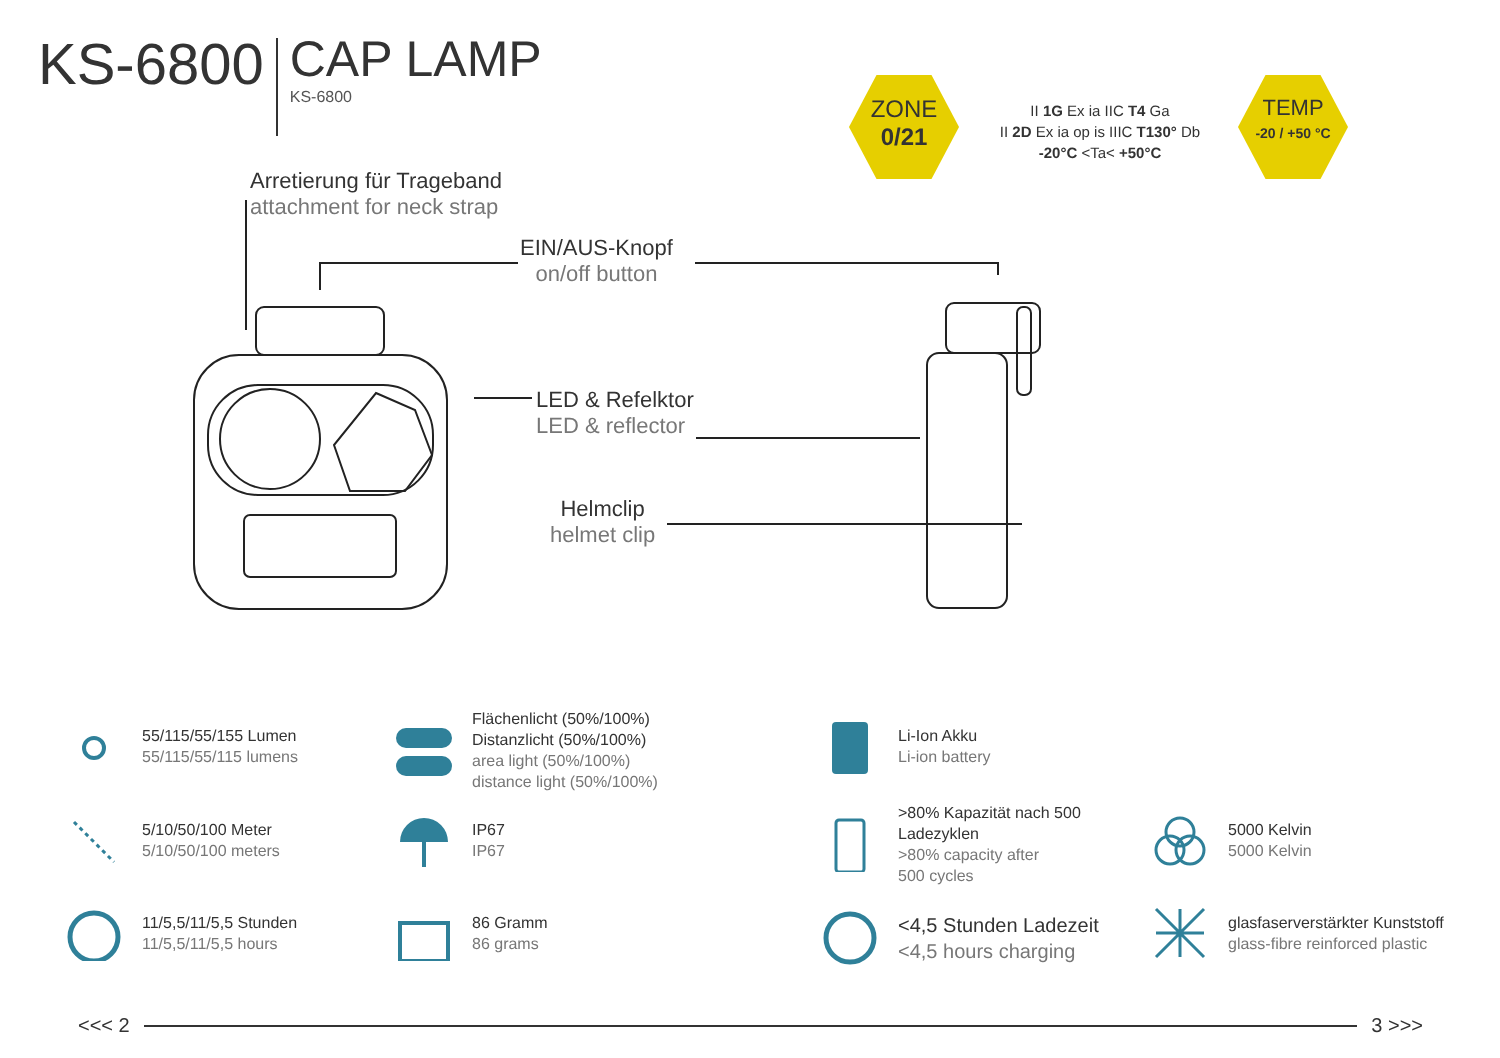KS-6800
CAP LAMP
KS-6800
ZONE
0/21
II 1G Ex ia IIC T4 Ga
II 2D Ex ia op is IIIC T130° Db
-20°C <Ta< +50°C
TEMP
-20 / +50 °C
Arretierung für Trageband
attachment for neck strap
EIN/AUS-Knopf
on/off button
LED & Refelktor
LED & reflector
Helmclip
helmet clip
55/115/55/155 Lumen
55/115/55/115 lumens
5/10/50/100 Meter
5/10/50/100 meters
11/5,5/11/5,5 Stunden
11/5,5/11/5,5 hours
Flächenlicht (50%/100%)
Distanzlicht (50%/100%)
area light (50%/100%)
distance light (50%/100%)
IP67
IP67
86 Gramm
86 grams
Li-Ion Akku
Li-ion battery
>80% Kapazität nach 500
Ladezyklen
>80% capacity after
500 cycles
<4,5 Stunden Ladezeit
<4,5 hours charging
5000 Kelvin
5000 Kelvin
glasfaserverstärkter Kunststoff
glass-fibre reinforced plastic
<<< 2 3 >>>